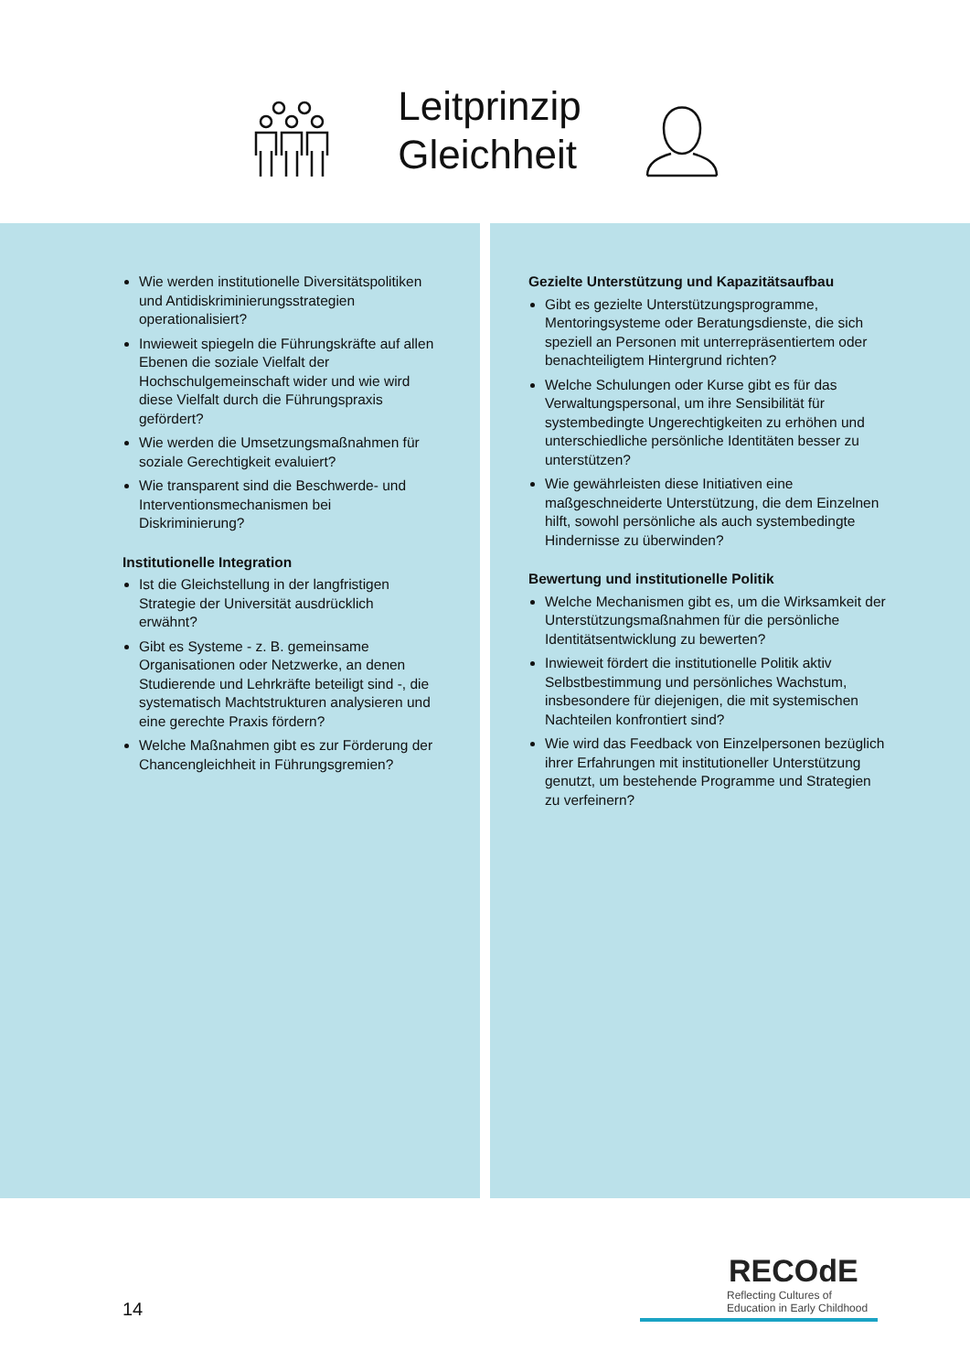Leitprinzip
Gleichheit
Wie werden institutionelle Diversitätspolitiken und Antidiskriminierungsstrategien operationalisiert?
Inwieweit spiegeln die Führungskräfte auf allen Ebenen die soziale Vielfalt der Hochschulgemeinschaft wider und wie wird diese Vielfalt durch die Führungspraxis gefördert?
Wie werden die Umsetzungsmaßnahmen für soziale Gerechtigkeit evaluiert?
Wie transparent sind die Beschwerde- und Interventionsmechanismen bei Diskriminierung?
Institutionelle Integration
Ist die Gleichstellung in der langfristigen Strategie der Universität ausdrücklich erwähnt?
Gibt es Systeme - z. B. gemeinsame Organisationen oder Netzwerke, an denen Studierende und Lehrkräfte beteiligt sind -, die systematisch Machtstrukturen analysieren und eine gerechte Praxis fördern?
Welche Maßnahmen gibt es zur Förderung der Chancengleichheit in Führungsgremien?
Gezielte Unterstützung und Kapazitätsaufbau
Gibt es gezielte Unterstützungsprogramme, Mentoringsysteme oder Beratungsdienste, die sich speziell an Personen mit unterrepräsentiertem oder benachteiligtem Hintergrund richten?
Welche Schulungen oder Kurse gibt es für das Verwaltungspersonal, um ihre Sensibilität für systembedingte Ungerechtigkeiten zu erhöhen und unterschiedliche persönliche Identitäten besser zu unterstützen?
Wie gewährleisten diese Initiativen eine maßgeschneiderte Unterstützung, die dem Einzelnen hilft, sowohl persönliche als auch systembedingte Hindernisse zu überwinden?
Bewertung und institutionelle Politik
Welche Mechanismen gibt es, um die Wirksamkeit der Unterstützungsmaßnahmen für die persönliche Identitätsentwicklung zu bewerten?
Inwieweit fördert die institutionelle Politik aktiv Selbstbestimmung und persönliches Wachstum, insbesondere für diejenigen, die mit systemischen Nachteilen konfrontiert sind?
Wie wird das Feedback von Einzelpersonen bezüglich ihrer Erfahrungen mit institutioneller Unterstützung genutzt, um bestehende Programme und Strategien zu verfeinern?
14
RECOdE
Reflecting Cultures of
Education in Early Childhood